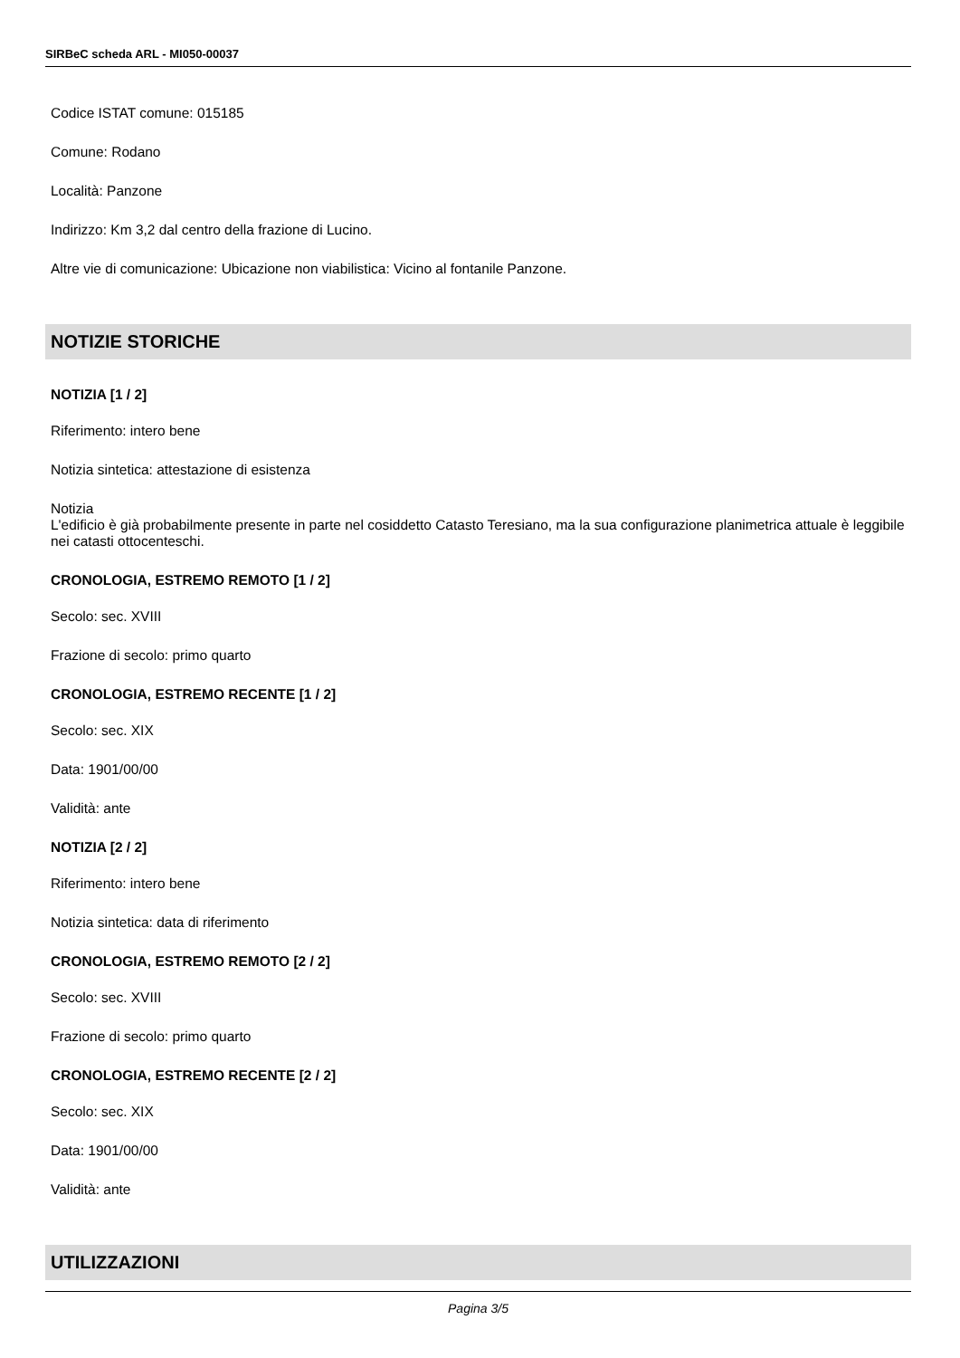SIRBeC scheda ARL - MI050-00037
Codice ISTAT comune: 015185
Comune: Rodano
Località: Panzone
Indirizzo: Km 3,2 dal centro della frazione di Lucino.
Altre vie di comunicazione: Ubicazione non viabilistica: Vicino al fontanile Panzone.
NOTIZIE STORICHE
NOTIZIA [1 / 2]
Riferimento: intero bene
Notizia sintetica: attestazione di esistenza
Notizia
L'edificio è già probabilmente presente in parte nel cosiddetto Catasto Teresiano, ma la sua configurazione planimetrica attuale è leggibile nei catasti ottocenteschi.
CRONOLOGIA, ESTREMO REMOTO [1 / 2]
Secolo: sec. XVIII
Frazione di secolo: primo quarto
CRONOLOGIA, ESTREMO RECENTE [1 / 2]
Secolo: sec. XIX
Data: 1901/00/00
Validità: ante
NOTIZIA [2 / 2]
Riferimento: intero bene
Notizia sintetica: data di riferimento
CRONOLOGIA, ESTREMO REMOTO [2 / 2]
Secolo: sec. XVIII
Frazione di secolo: primo quarto
CRONOLOGIA, ESTREMO RECENTE [2 / 2]
Secolo: sec. XIX
Data: 1901/00/00
Validità: ante
UTILIZZAZIONI
Pagina 3/5